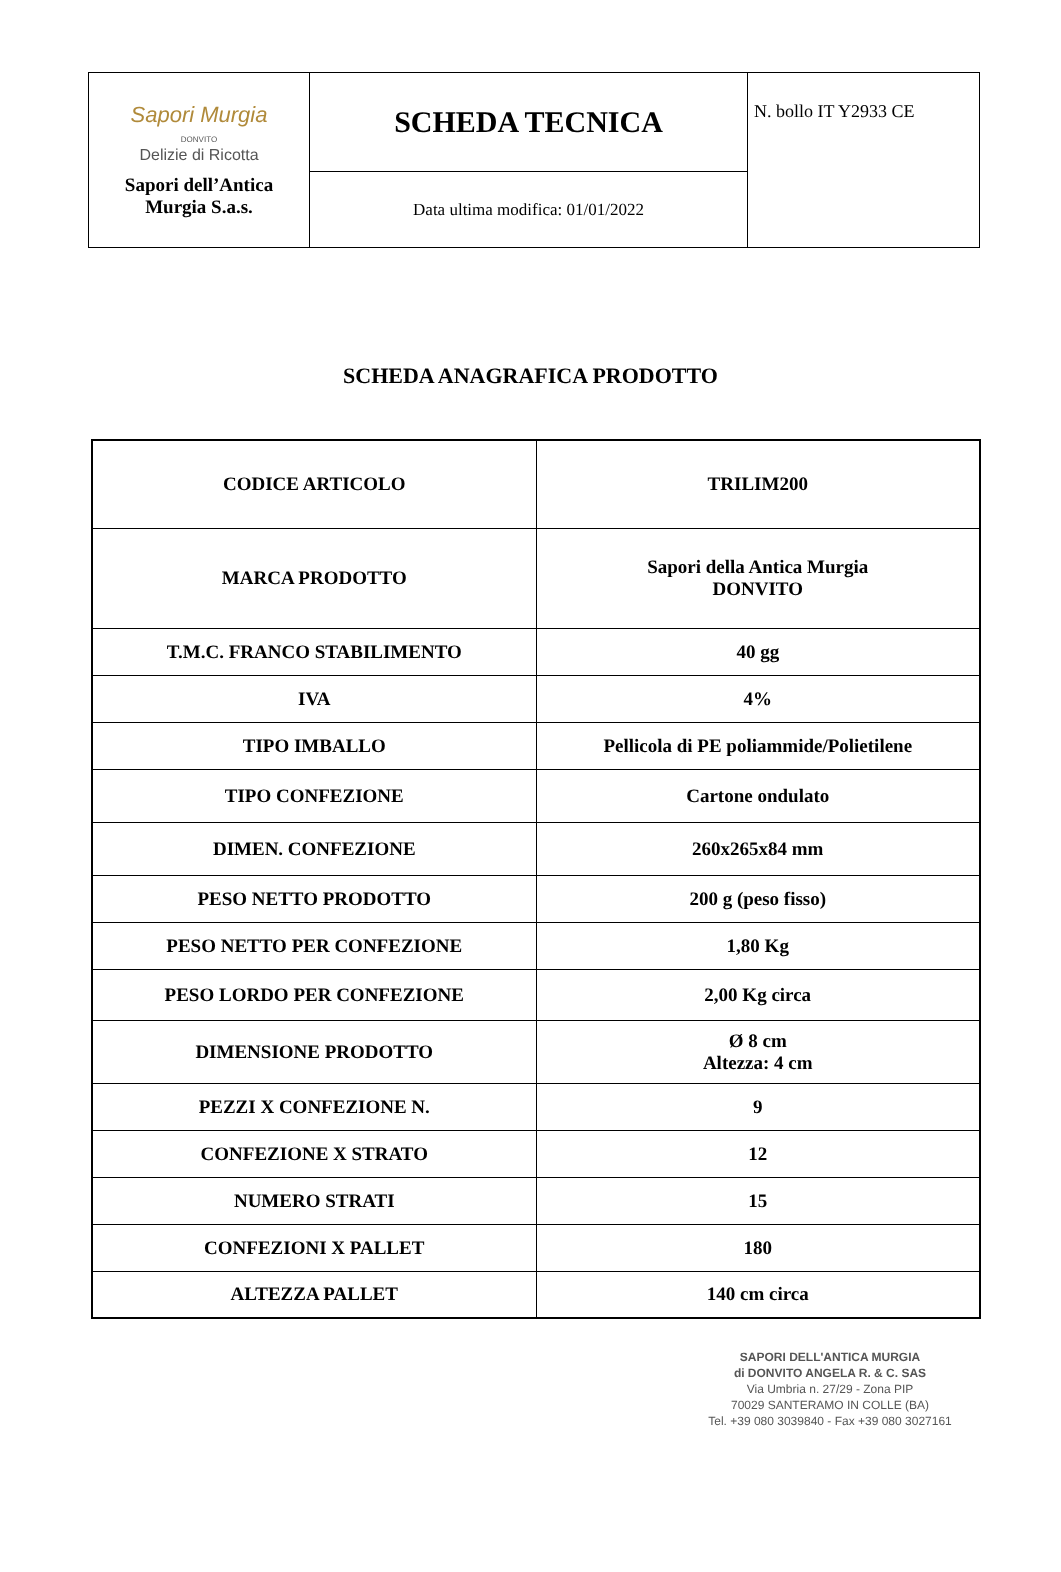| Sapori Murgia DONVITO Delizie di Ricotta Sapori dell’Antica Murgia S.a.s. | SCHEDA TECNICA | N. bollo IT Y2933 CE |
| | Data ultima modifica: 01/01/2022 | |
SCHEDA ANAGRAFICA PRODOTTO
| CODICE ARTICOLO | TRILIM200 |
| MARCA PRODOTTO | Sapori della Antica Murgia DONVITO |
| T.M.C. FRANCO STABILIMENTO | 40 gg |
| IVA | 4% |
| TIPO IMBALLO | Pellicola di PE poliammide/Polietilene |
| TIPO CONFEZIONE | Cartone ondulato |
| DIMEN. CONFEZIONE | 260x265x84 mm |
| PESO NETTO PRODOTTO | 200 g (peso fisso) |
| PESO NETTO PER CONFEZIONE | 1,80 Kg |
| PESO LORDO PER CONFEZIONE | 2,00 Kg circa |
| DIMENSIONE PRODOTTO | Ø 8 cm Altezza: 4 cm |
| PEZZI X CONFEZIONE N. | 9 |
| CONFEZIONE X STRATO | 12 |
| NUMERO STRATI | 15 |
| CONFEZIONI X PALLET | 180 |
| ALTEZZA PALLET | 140 cm circa |
SAPORI DELL'ANTICA MURGIA
di DONVITO ANGELA R. & C. SAS
Via Umbria n. 27/29 - Zona PIP
70029 SANTERAMO IN COLLE (BA)
Tel. +39 080 3039840 - Fax +39 080 3027161